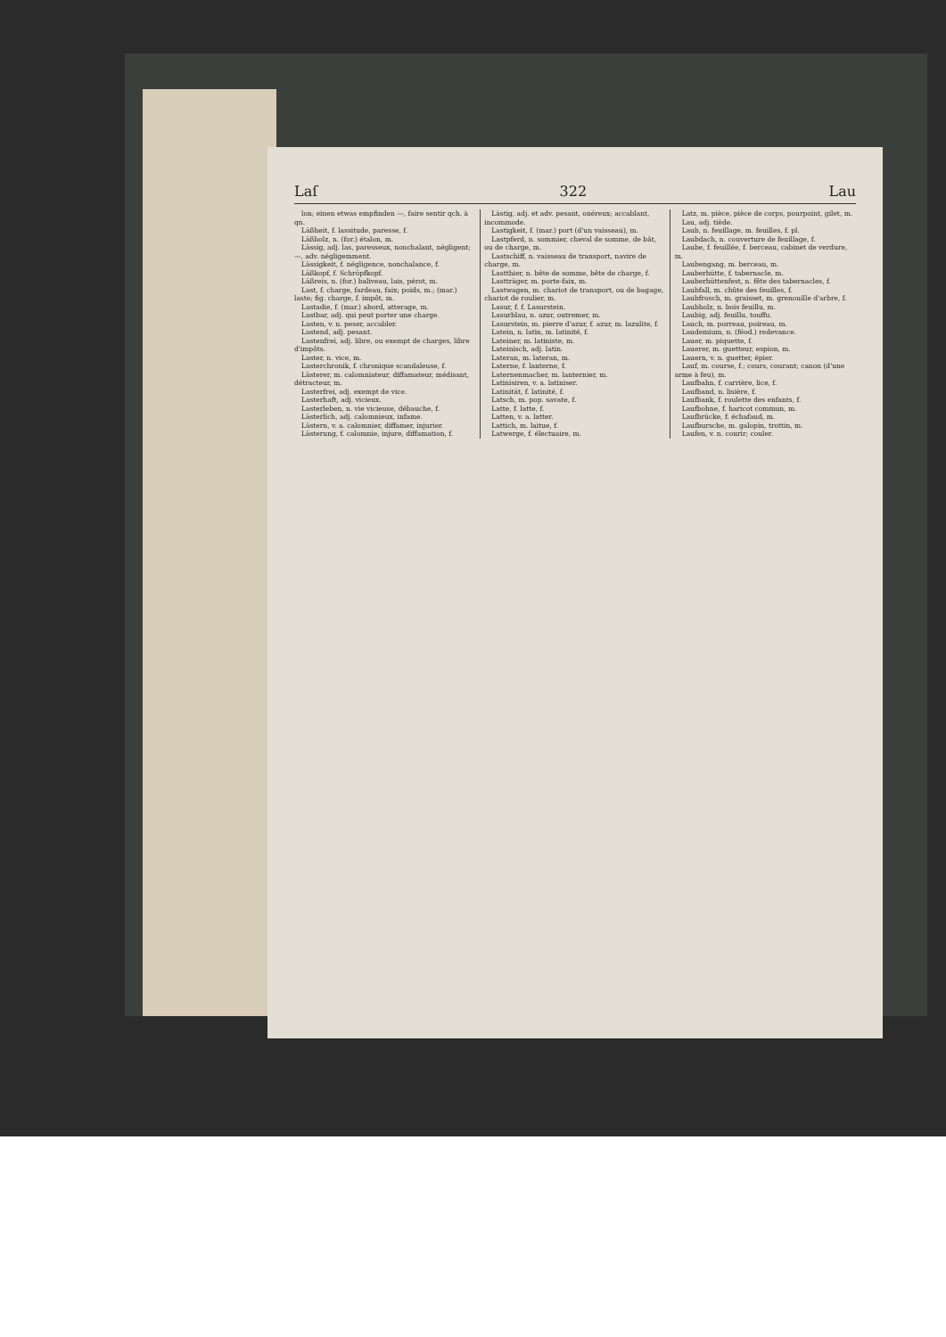Laſ 322 Lau
lon; einen etwas empfinden —, faire sentir qch. à qn.
Läßheit, f. lassitude, paresse, f.
Läßholz, n. (for.) étalon, m.
Lässig, adj. las, paresseux, nonchalant, négligent; —, adv. négligemment.
Lässigkeit, f. négligence, nonchalance, f.
Läßkopf, f. Schröpfkopf.
Läßreis, n. (for.) baliveau, lais, pérot, m.
Last, f. charge, fardeau, faix; poids, m.; (mar.) laste; fig. charge, f. impôt, m.
Lastadie, f. (mar.) abord, atterage, m.
Lastbar, adj. qui peut porter une charge.
Lasten, v. n. peser, accabler.
Lastend, adj. pesant.
Lastenfrei, adj. libre, ou exempt de charges, libre d'impôts.
Laster, n. vice, m.
Lasterchronik, f. chronique scandaleuse, f.
Lästerer, m. calomniateur, diffamateur, médisant, détracteur, m.
Lasterfrei, adj. exempt de vice.
Lasterhaft, adj. vicieux.
Lasterleben, n. vie vicieuse, débauche, f.
Lästerlich, adj. calomnieux, infame.
Lästern, v. a. calomnier, diffamer, injurier.
Lästerung, f. calomnie, injure, diffamation, f.
Lästig, adj. et adv. pesant, onéreux; accablant, incommode.
Lastigkeit, f. (mar.) port (d'un vaisseau), m.
Lastpferd, n. sommier, cheval de somme, de bât, ou de charge, m.
Lastschiff, n. vaisseau de transport, navire de charge, m.
Lastthier, n. bête de somme, bête de charge, f.
Lastträger, m. porte-faix, m.
Lastwagen, m. chariot de transport, ou de bagage, chariot de roulier, m.
Lasur, f. f. Lasurstein.
Lasurblau, n. azur, outremer, m.
Lasurstein, m. pierre d'azur, f. azur, m. lazulite, f.
Latein, n. latin, m. latinité, f.
Lateiner, m. latiniste, m.
Lateinisch, adj. latin.
Lateran, m. lateran, m.
Laterne, f. lanterne, f.
Laternenmacher, m. lanternier, m.
Latinisiren, v. a. latiniser.
Latinität, f. latinité, f.
Latsch, m. pop. savate, f.
Latte, f. latte, f.
Latten, v. a. latter.
Lattich, m. laitue, f.
Latwerge, f. électuaire, m.
Latz, m. pièce, pièce de corps, pourpoint, gilet, m.
Lau, adj. tiède.
Laub, n. feuillage, m. feuilles, f. pl.
Laubdach, n. couverture de feuillage, f.
Laube, f. feuillée, f. berceau, cabinet de verdure, m.
Laubengang, m. berceau, m.
Lauberhütte, f. tabernacle, m.
Lauberhüttenfest, n. fête des tabernacles, f.
Laubfall, m. chûte des feuilles, f.
Laubfrosch, m. graisset, m. grenouille d'arbre, f.
Laubholz, n. bois feuillu, m.
Laubig, adj. feuillu, touffu.
Lauch, m. porreau, poireau, m.
Laudemium, n. (féod.) redevance.
Lauer, m. piquette, f.
Lauerer, m. guetteur, espion, m.
Lauern, v. n. guetter, épier.
Lauf, m. course, f.; cours, courant; canon (d'une arme à feu), m.
Laufbahn, f. carrière, lice, f.
Laufband, n. lisière, f.
Laufbank, f. roulette des enfants, f.
Laufbohne, f. haricot commun, m.
Laufbrücke, f. échafaud, m.
Laufbursche, m. galopin, trottin, m.
Laufen, v. n. courir; couler.